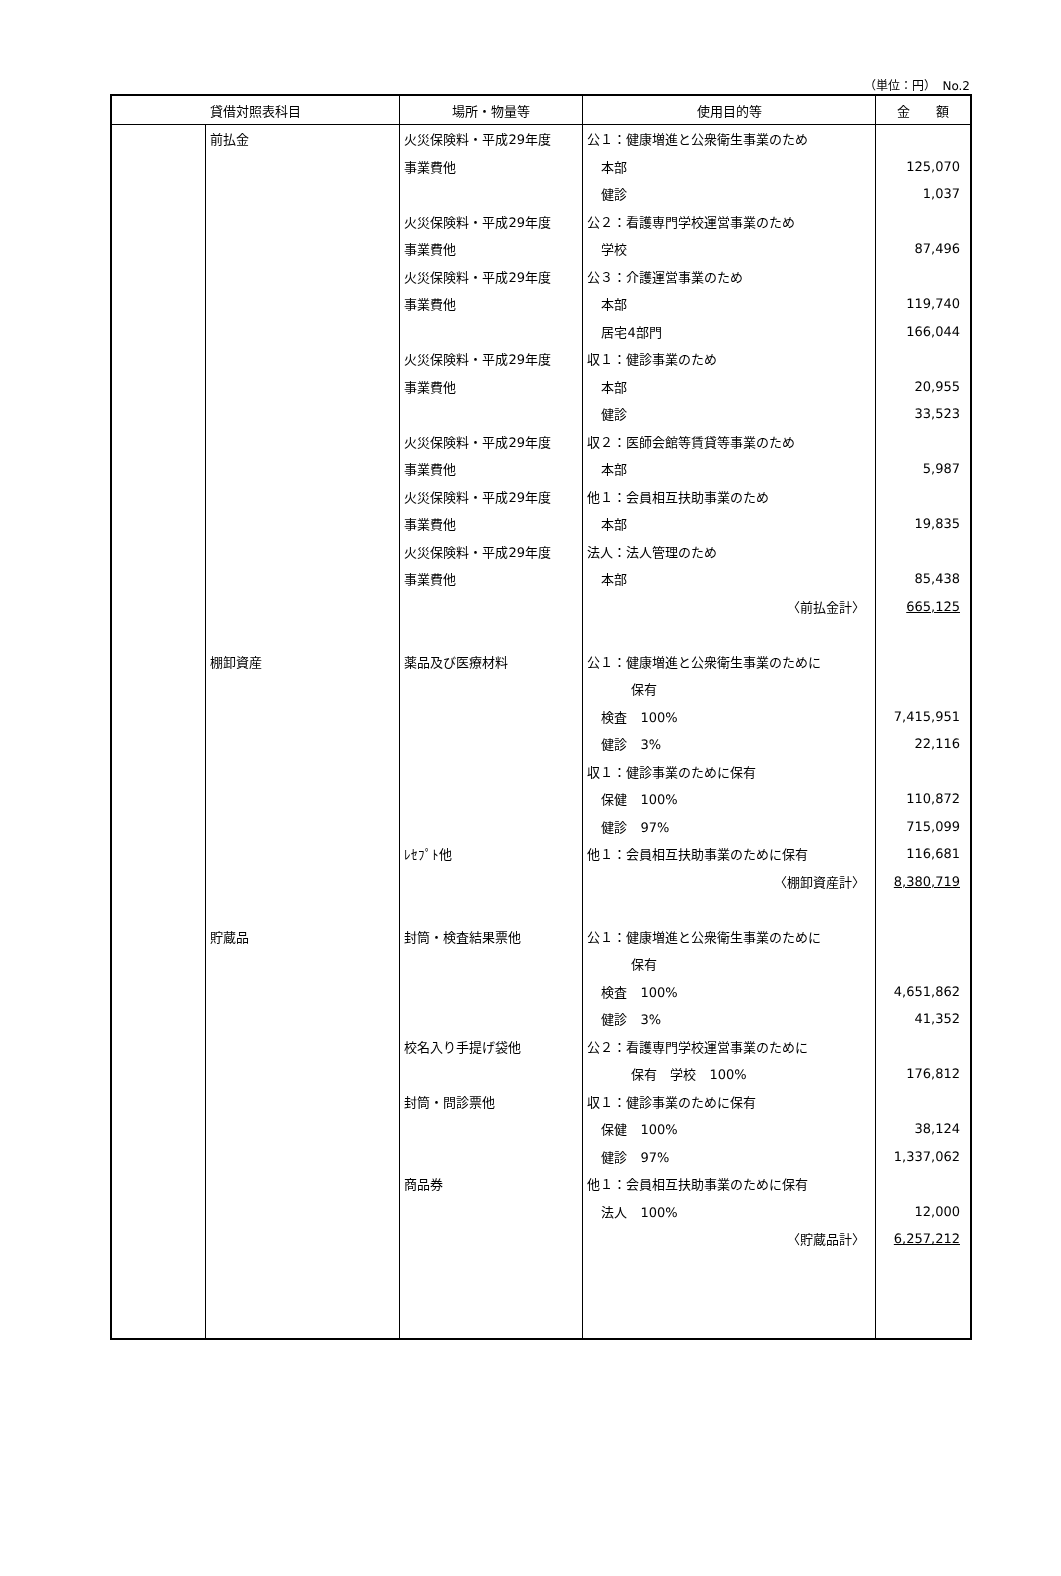（単位：円）　No.2
| 貸借対照表科目 | | 場所・物量等 | 使用目的等 | 金 額 |
| --- | --- | --- | --- | --- |
| | 前払金 | 火災保険料・平成29年度 | 公１：健康増進と公衆衛生事業のため | |
| | | 事業費他 | 本部 | 125,070 |
| | | | 健診 | 1,037 |
| | | 火災保険料・平成29年度 | 公２：看護専門学校運営事業のため | |
| | | 事業費他 | 学校 | 87,496 |
| | | 火災保険料・平成29年度 | 公３：介護運営事業のため | |
| | | 事業費他 | 本部 | 119,740 |
| | | | 居宅4部門 | 166,044 |
| | | 火災保険料・平成29年度 | 収１：健診事業のため | |
| | | 事業費他 | 本部 | 20,955 |
| | | | 健診 | 33,523 |
| | | 火災保険料・平成29年度 | 収２：医師会館等賃貸等事業のため | |
| | | 事業費他 | 本部 | 5,987 |
| | | 火災保険料・平成29年度 | 他１：会員相互扶助事業のため | |
| | | 事業費他 | 本部 | 19,835 |
| | | 火災保険料・平成29年度 | 法人：法人管理のため | |
| | | 事業費他 | 本部 | 85,438 |
| | | | 〈前払金計〉 | 665,125 |
| | 棚卸資産 | 薬品及び医療材料 | 公１：健康増進と公衆衛生事業のために | |
| | | | 保有 | |
| | | | 検査 100% | 7,415,951 |
| | | | 健診 3% | 22,116 |
| | | | 収１：健診事業のために保有 | |
| | | | 保健 100% | 110,872 |
| | | | 健診 97% | 715,099 |
| | | ﾚｾﾌﾟﾄ他 | 他１：会員相互扶助事業のために保有 | 116,681 |
| | | | 〈棚卸資産計〉 | 8,380,719 |
| | 貯蔵品 | 封筒・検査結果票他 | 公１：健康増進と公衆衛生事業のために | |
| | | | 保有 | |
| | | | 検査 100% | 4,651,862 |
| | | | 健診 3% | 41,352 |
| | | 校名入り手提げ袋他 | 公２：看護専門学校運営事業のために | |
| | | | 保有 学校 100% | 176,812 |
| | | 封筒・問診票他 | 収１：健診事業のために保有 | |
| | | | 保健 100% | 38,124 |
| | | | 健診 97% | 1,337,062 |
| | | 商品券 | 他１：会員相互扶助事業のために保有 | |
| | | | 法人 100% | 12,000 |
| | | | 〈貯蔵品計〉 | 6,257,212 |